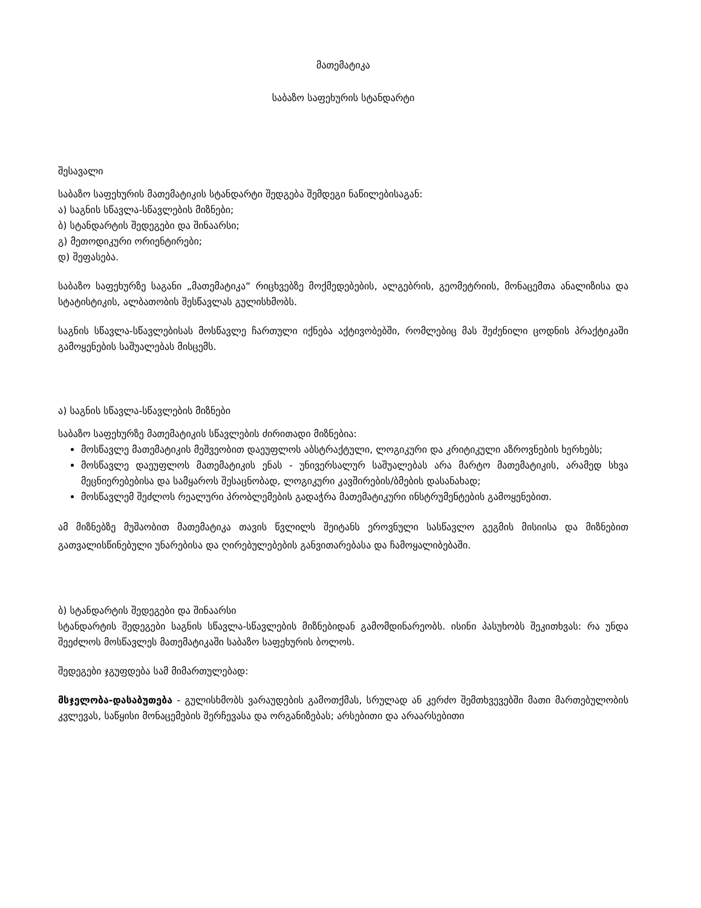მათემატიკა
საბაზო საფეხურის სტანდარტი
შესავალი
საბაზო საფეხურის მათემატიკის სტანდარტი შედგება შემდეგი ნაწილებისაგან:
ა) საგნის სწავლა-სწავლების მიზნები;
ბ) სტანდარტის შედეგები და შინაარსი;
გ) მეთოდიკური ორიენტირები;
დ) შეფასება.
საბაზო საფეხურზე საგანი „მათემატიკა“ რიცხვებზე მოქმედებების, ალგებრის, გეომეტრიის, მონაცემთა ანალიზისა და სტატისტიკის, ალბათობის შესწავლას გულისხმობს.
საგნის სწავლა-სწავლებისას მოსწავლე ჩართული იქნება აქტივობებში, რომლებიც მას შეძენილი ცოდნის პრაქტიკაში გამოყენების საშუალებას მისცემს.
ა) საგნის სწავლა-სწავლების მიზნები
საბაზო საფეხურზე მათემატიკის სწავლების ძირითადი მიზნებია:
მოსწავლე მათემატიკის მეშვეობით დაეუფლოს აბსტრაქტული, ლოგიკური და კრიტიკული აზროვნების ხერხებს;
მოსწავლე დაეუფლოს მათემატიკის ენას - უნივერსალურ საშუალებას არა მარტო მათემატიკის, არამედ სხვა მეცნიერებებისა და სამყაროს შესაცნობად, ლოგიკური კავშირების/ბმების დასანახად;
მოსწავლემ შეძლოს რეალური პრობლემების გადაჭრა მათემატიკური ინსტრუმენტების გამოყენებით.
ამ მიზნებზე მუშაობით მათემატიკა თავის წვლილს შეიტანს ეროვნული სასწავლო გეგმის მისიისა და მიზნებით გათვალისწინებული უნარებისა და ღირებულებების განვითარებასა და ჩამოყალიბებაში.
ბ) სტანდარტის შედეგები და შინაარსი
სტანდარტის შედეგები საგნის სწავლა-სწავლების მიზნებიდან გამომდინარეობს. ისინი პასუხობს შეკითხვას: რა უნდა შეეძლოს მოსწავლეს მათემატიკაში საბაზო საფეხურის ბოლოს.
შედეგები ჯგუფდება სამ მიმართულებად:
მსჯელობა-დასაბუთება - გულისხმობს ვარაუდების გამოთქმას, სრულად ან კერძო შემთხვევებში მათი მართებულობის კვლევას, საწყისი მონაცემების შერჩევასა და ორგანიზებას; არსებითი და არაარსებითი